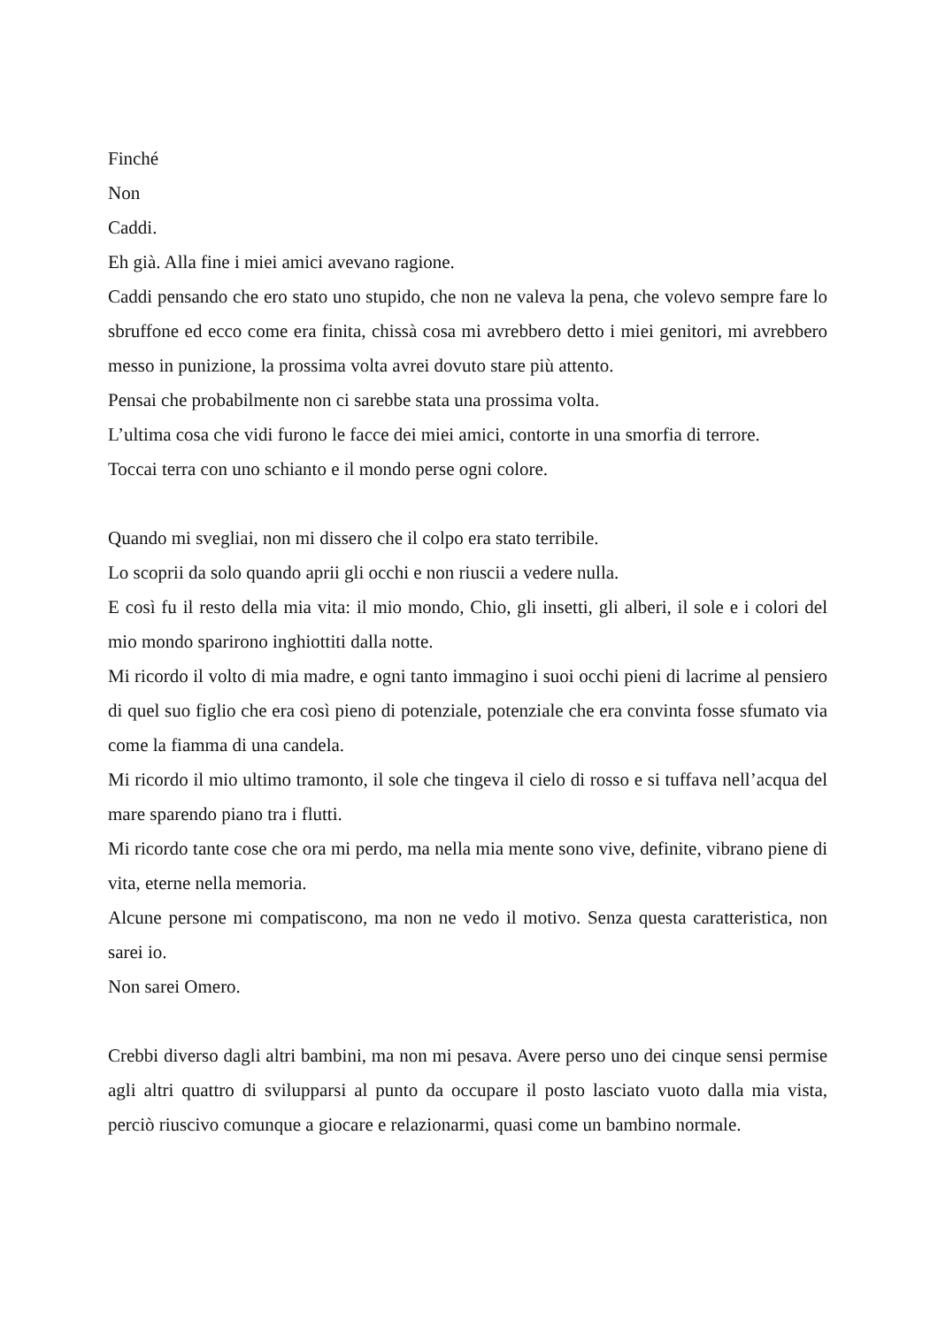Finché
Non
Caddi.
Eh già. Alla fine i miei amici avevano ragione.
Caddi pensando che ero stato uno stupido, che non ne valeva la pena, che volevo sempre fare lo sbruffone ed ecco come era finita, chissà cosa mi avrebbero detto i miei genitori, mi avrebbero messo in punizione, la prossima volta avrei dovuto stare più attento.
Pensai che probabilmente non ci sarebbe stata una prossima volta.
L’ultima cosa che vidi furono le facce dei miei amici, contorte in una smorfia di terrore.
Toccai terra con uno schianto e il mondo perse ogni colore.
Quando mi svegliai, non mi dissero che il colpo era stato terribile.
Lo scoprii da solo quando aprii gli occhi e non riuscii a vedere nulla.
E così fu il resto della mia vita: il mio mondo, Chio, gli insetti, gli alberi, il sole e i colori del mio mondo sparirono inghiottiti dalla notte.
Mi ricordo il volto di mia madre, e ogni tanto immagino i suoi occhi pieni di lacrime al pensiero di quel suo figlio che era così pieno di potenziale, potenziale che era convinta fosse sfumato via come la fiamma di una candela.
Mi ricordo il mio ultimo tramonto, il sole che tingeva il cielo di rosso e si tuffava nell’acqua del mare sparendo piano tra i flutti.
Mi ricordo tante cose che ora mi perdo, ma nella mia mente sono vive, definite, vibrano piene di vita, eterne nella memoria.
Alcune persone mi compatiscono, ma non ne vedo il motivo. Senza questa caratteristica, non sarei io.
Non sarei Omero.
Crebbi diverso dagli altri bambini, ma non mi pesava. Avere perso uno dei cinque sensi permise agli altri quattro di svilupparsi al punto da occupare il posto lasciato vuoto dalla mia vista, perciò riuscivo comunque a giocare e relazionarmi, quasi come un bambino normale.